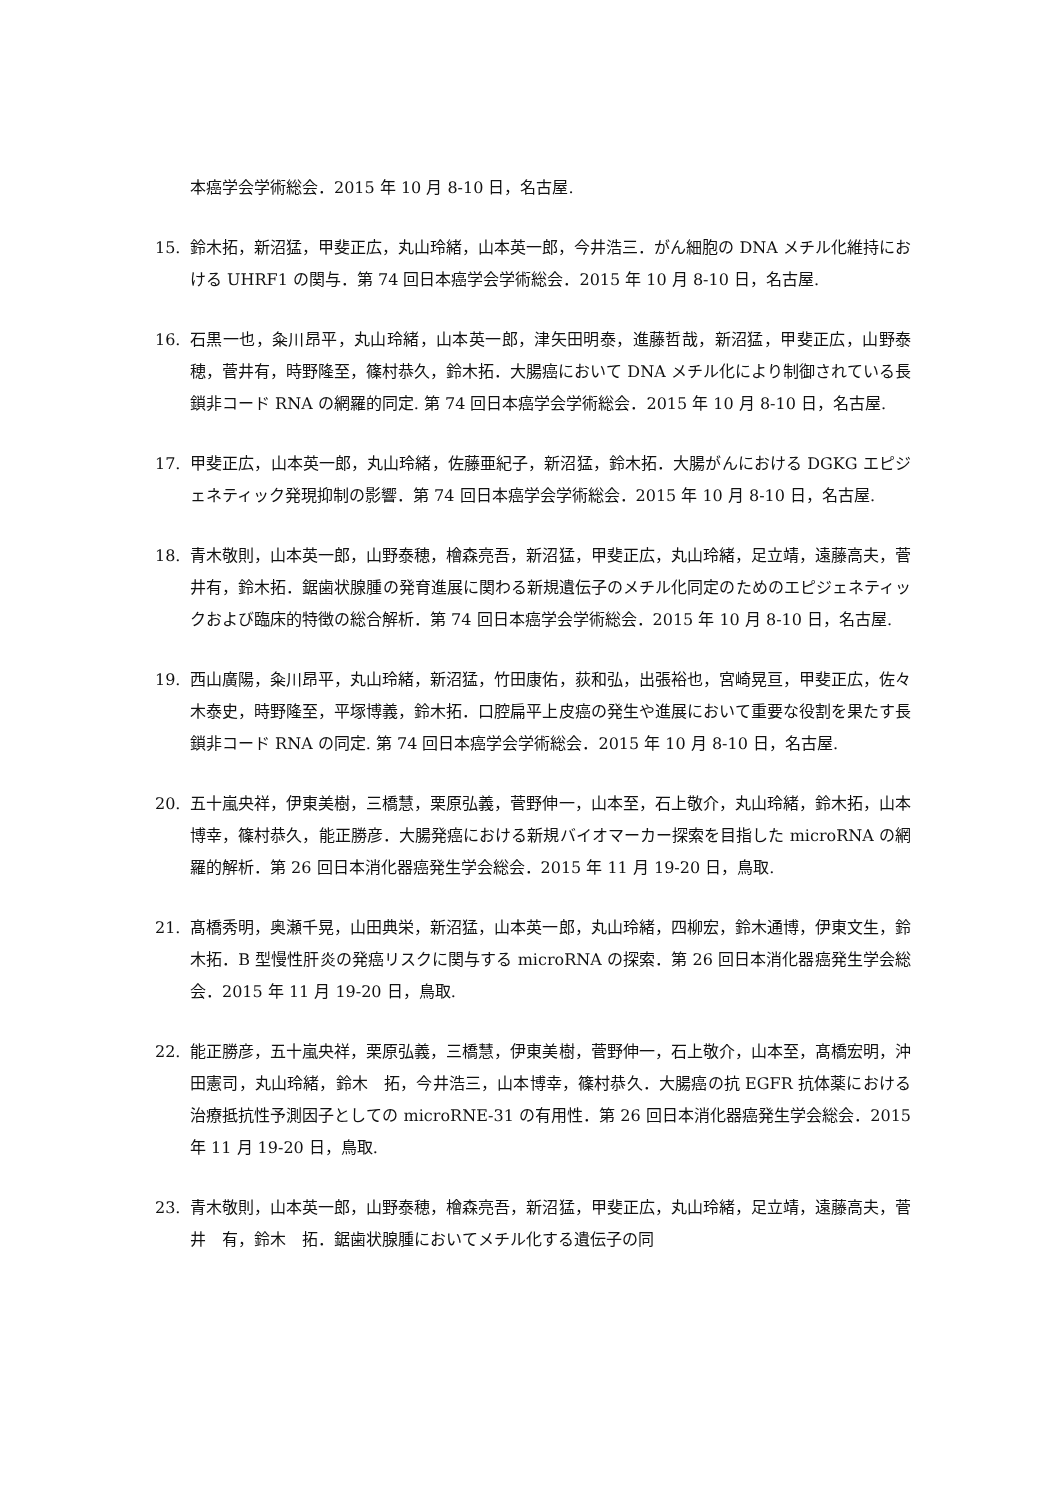本癌学会学術総会．2015 年 10 月 8-10 日，名古屋.
15. 鈴木拓，新沼猛，甲斐正広，丸山玲緒，山本英一郎，今井浩三．がん細胞の DNA メチル化維持における UHRF1 の関与．第 74 回日本癌学会学術総会．2015 年 10 月 8-10 日，名古屋.
16. 石黒一也，粂川昂平，丸山玲緒，山本英一郎，津矢田明泰，進藤哲哉，新沼猛，甲斐正広，山野泰穂，菅井有，時野隆至，篠村恭久，鈴木拓．大腸癌において DNA メチル化により制御されている長鎖非コード RNA の網羅的同定. 第 74 回日本癌学会学術総会．2015 年 10 月 8-10 日，名古屋.
17. 甲斐正広，山本英一郎，丸山玲緒，佐藤亜紀子，新沼猛，鈴木拓．大腸がんにおける DGKG エピジェネティック発現抑制の影響．第 74 回日本癌学会学術総会．2015 年 10 月 8-10 日，名古屋.
18. 青木敬則，山本英一郎，山野泰穂，檜森亮吾，新沼猛，甲斐正広，丸山玲緒，足立靖，遠藤高夫，菅井有，鈴木拓．鋸歯状腺腫の発育進展に関わる新規遺伝子のメチル化同定のためのエピジェネティックおよび臨床的特徴の総合解析．第 74 回日本癌学会学術総会．2015 年 10 月 8-10 日，名古屋.
19. 西山廣陽，粂川昂平，丸山玲緒，新沼猛，竹田康佑，荻和弘，出張裕也，宮崎晃亘，甲斐正広，佐々木泰史，時野隆至，平塚博義，鈴木拓．口腔扁平上皮癌の発生や進展において重要な役割を果たす長鎖非コード RNA の同定. 第 74 回日本癌学会学術総会．2015 年 10 月 8-10 日，名古屋.
20. 五十嵐央祥，伊東美樹，三橋慧，栗原弘義，菅野伸一，山本至，石上敬介，丸山玲緒，鈴木拓，山本博幸，篠村恭久，能正勝彦．大腸発癌における新規バイオマーカー探索を目指した microRNA の網羅的解析．第 26 回日本消化器癌発生学会総会．2015 年 11 月 19-20 日，鳥取.
21. 髙橋秀明，奥瀬千晃，山田典栄，新沼猛，山本英一郎，丸山玲緒，四柳宏，鈴木通博，伊東文生，鈴木拓．B 型慢性肝炎の発癌リスクに関与する microRNA の探索．第 26 回日本消化器癌発生学会総会．2015 年 11 月 19-20 日，鳥取.
22. 能正勝彦，五十嵐央祥，栗原弘義，三橋慧，伊東美樹，菅野伸一，石上敬介，山本至，髙橋宏明，沖田憲司，丸山玲緒，鈴木　拓，今井浩三，山本博幸，篠村恭久．大腸癌の抗 EGFR 抗体薬における治療抵抗性予測因子としての microRNE-31 の有用性．第 26 回日本消化器癌発生学会総会．2015 年 11 月 19-20 日，鳥取.
23. 青木敬則，山本英一郎，山野泰穂，檜森亮吾，新沼猛，甲斐正広，丸山玲緒，足立靖，遠藤高夫，菅井　有，鈴木　拓．鋸歯状腺腫においてメチル化する遺伝子の同